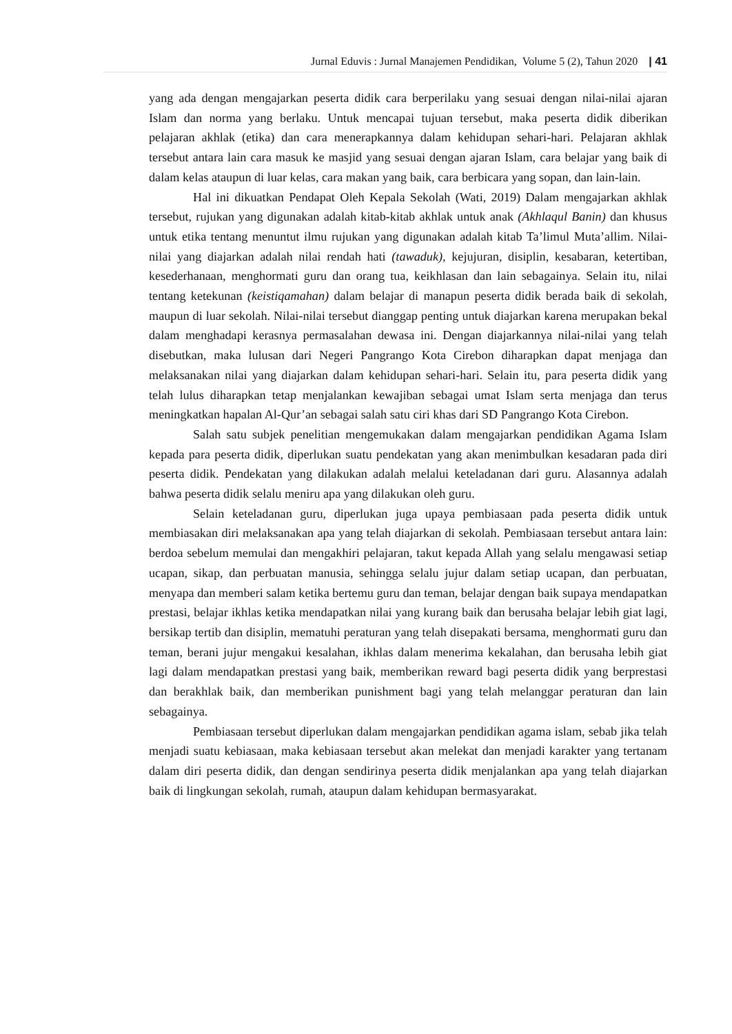Jurnal Eduvis : Jurnal Manajemen Pendidikan, Volume 5 (2), Tahun 2020 | 41
yang ada dengan mengajarkan peserta didik cara berperilaku yang sesuai dengan nilai-nilai ajaran Islam dan norma yang berlaku. Untuk mencapai tujuan tersebut, maka peserta didik diberikan pelajaran akhlak (etika) dan cara menerapkannya dalam kehidupan sehari-hari. Pelajaran akhlak tersebut antara lain cara masuk ke masjid yang sesuai dengan ajaran Islam, cara belajar yang baik di dalam kelas ataupun di luar kelas, cara makan yang baik, cara berbicara yang sopan, dan lain-lain.
Hal ini dikuatkan Pendapat Oleh Kepala Sekolah (Wati, 2019) Dalam mengajarkan akhlak tersebut, rujukan yang digunakan adalah kitab-kitab akhlak untuk anak (Akhlaqul Banin) dan khusus untuk etika tentang menuntut ilmu rujukan yang digunakan adalah kitab Ta’limul Muta’allim. Nilai-nilai yang diajarkan adalah nilai rendah hati (tawaduk), kejujuran, disiplin, kesabaran, ketertiban, kesederhanaan, menghormati guru dan orang tua, keikhlasan dan lain sebagainya. Selain itu, nilai tentang ketekunan (keistiqamahan) dalam belajar di manapun peserta didik berada baik di sekolah, maupun di luar sekolah. Nilai-nilai tersebut dianggap penting untuk diajarkan karena merupakan bekal dalam menghadapi kerasnya permasalahan dewasa ini. Dengan diajarkannya nilai-nilai yang telah disebutkan, maka lulusan dari Negeri Pangrango Kota Cirebon diharapkan dapat menjaga dan melaksanakan nilai yang diajarkan dalam kehidupan sehari-hari. Selain itu, para peserta didik yang telah lulus diharapkan tetap menjalankan kewajiban sebagai umat Islam serta menjaga dan terus meningkatkan hapalan Al-Qur’an sebagai salah satu ciri khas dari SD Pangrango Kota Cirebon.
Salah satu subjek penelitian mengemukakan dalam mengajarkan pendidikan Agama Islam kepada para peserta didik, diperlukan suatu pendekatan yang akan menimbulkan kesadaran pada diri peserta didik. Pendekatan yang dilakukan adalah melalui keteladanan dari guru. Alasannya adalah bahwa peserta didik selalu meniru apa yang dilakukan oleh guru.
Selain keteladanan guru, diperlukan juga upaya pembiasaan pada peserta didik untuk membiasakan diri melaksanakan apa yang telah diajarkan di sekolah. Pembiasaan tersebut antara lain: berdoa sebelum memulai dan mengakhiri pelajaran, takut kepada Allah yang selalu mengawasi setiap ucapan, sikap, dan perbuatan manusia, sehingga selalu jujur dalam setiap ucapan, dan perbuatan, menyapa dan memberi salam ketika bertemu guru dan teman, belajar dengan baik supaya mendapatkan prestasi, belajar ikhlas ketika mendapatkan nilai yang kurang baik dan berusaha belajar lebih giat lagi, bersikap tertib dan disiplin, mematuhi peraturan yang telah disepakati bersama, menghormati guru dan teman, berani jujur mengakui kesalahan, ikhlas dalam menerima kekalahan, dan berusaha lebih giat lagi dalam mendapatkan prestasi yang baik, memberikan reward bagi peserta didik yang berprestasi dan berakhlak baik, dan memberikan punishment bagi yang telah melanggar peraturan dan lain sebagainya.
Pembiasaan tersebut diperlukan dalam mengajarkan pendidikan agama islam, sebab jika telah menjadi suatu kebiasaan, maka kebiasaan tersebut akan melekat dan menjadi karakter yang tertanam dalam diri peserta didik, dan dengan sendirinya peserta didik menjalankan apa yang telah diajarkan baik di lingkungan sekolah, rumah, ataupun dalam kehidupan bermasyarakat.